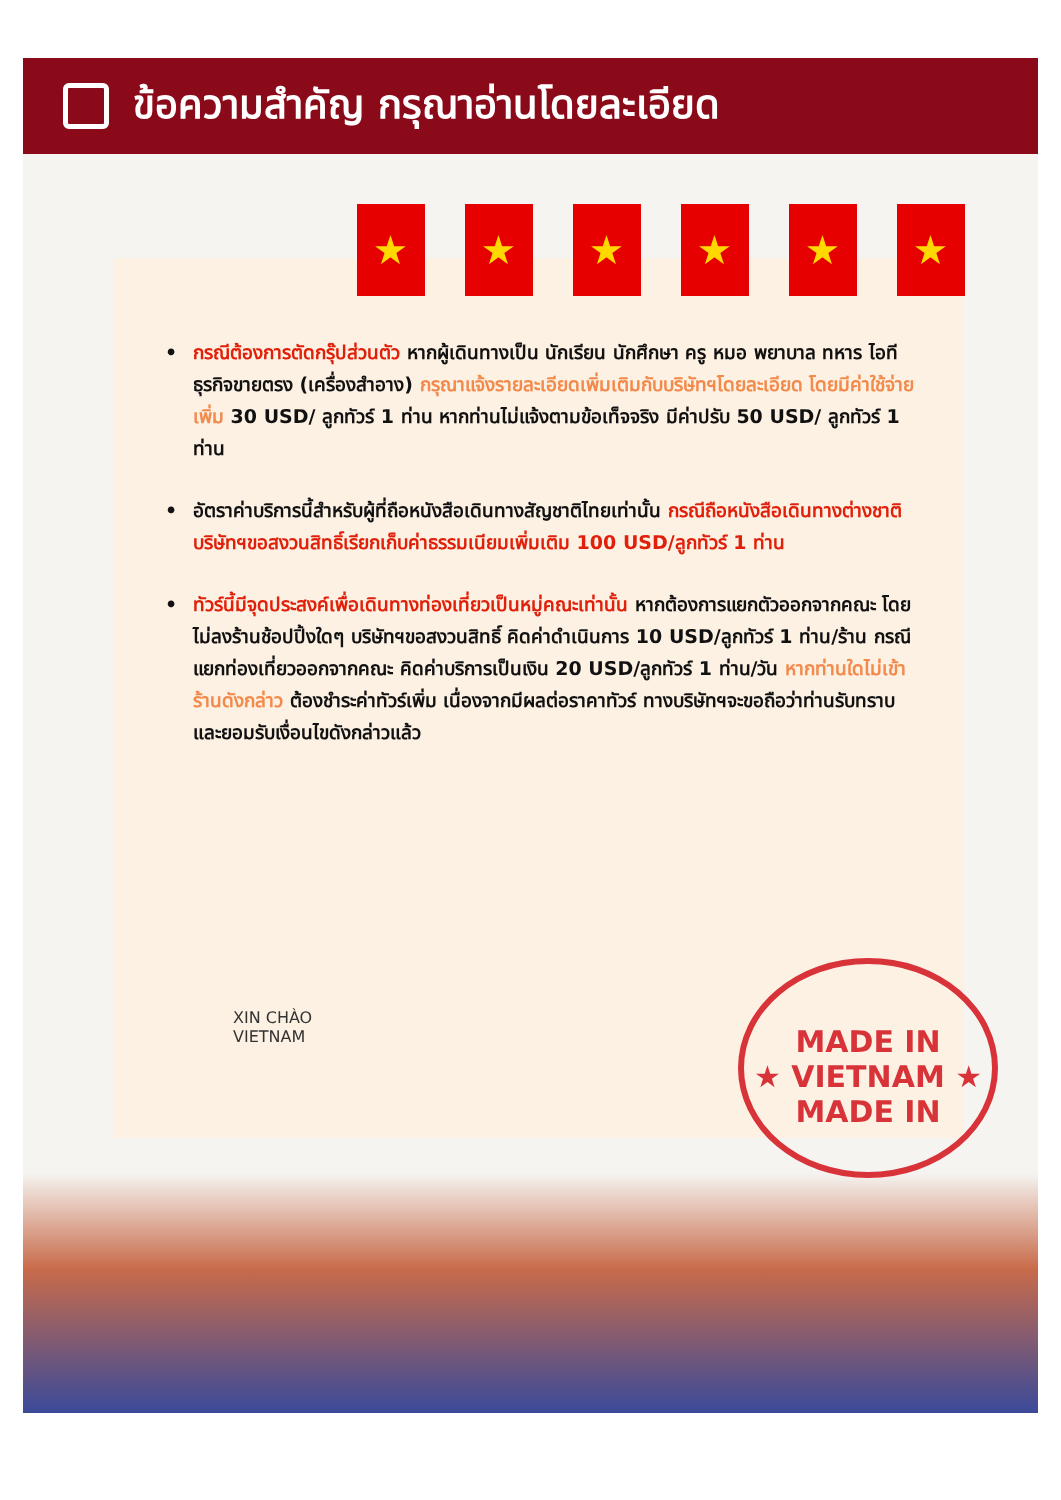ข้อความสำคัญ กรุณาอ่านโดยละเอียด
★ ★ ★ ★ ★ ★
• กรณีต้องการตัดกรุ๊ปส่วนตัว หากผู้เดินทางเป็น นักเรียน นักศึกษา ครู หมอ พยาบาล ทหาร ไอที ธุรกิจขายตรง (เครื่องสำอาง) กรุณาแจ้งรายละเอียดเพิ่มเติมกับบริษัทฯโดยละเอียด โดยมีค่าใช้จ่ายเพิ่ม 30 USD/ ลูกทัวร์ 1 ท่าน หากท่านไม่แจ้งตามข้อเท็จจริง มีค่าปรับ 50 USD/ ลูกทัวร์ 1 ท่าน
• อัตราค่าบริการนี้สำหรับผู้ที่ถือหนังสือเดินทางสัญชาติไทยเท่านั้น กรณีถือหนังสือเดินทางต่างชาติ บริษัทฯขอสงวนสิทธิ์เรียกเก็บค่าธรรมเนียมเพิ่มเติม 100 USD/ลูกทัวร์ 1 ท่าน
• ทัวร์นี้มีจุดประสงค์เพื่อเดินทางท่องเที่ยวเป็นหมู่คณะเท่านั้น หากต้องการแยกตัวออกจากคณะ โดยไม่ลงร้านช้อปปิ้งใดๆ บริษัทฯขอสงวนสิทธิ์ คิดค่าดำเนินการ 10 USD/ลูกทัวร์ 1 ท่าน/ร้าน กรณีแยกท่องเที่ยวออกจากคณะ คิดค่าบริการเป็นเงิน 20 USD/ลูกทัวร์ 1 ท่าน/วัน หากท่านใดไม่เข้าร้านดังกล่าว ต้องชำระค่าทัวร์เพิ่ม เนื่องจากมีผลต่อราคาทัวร์ ทางบริษัทฯจะขอถือว่าท่านรับทราบ และยอมรับเงื่อนไขดังกล่าวแล้ว
XIN CHÀO
VIETNAM
MADE IN
★ VIETNAM ★
MADE IN